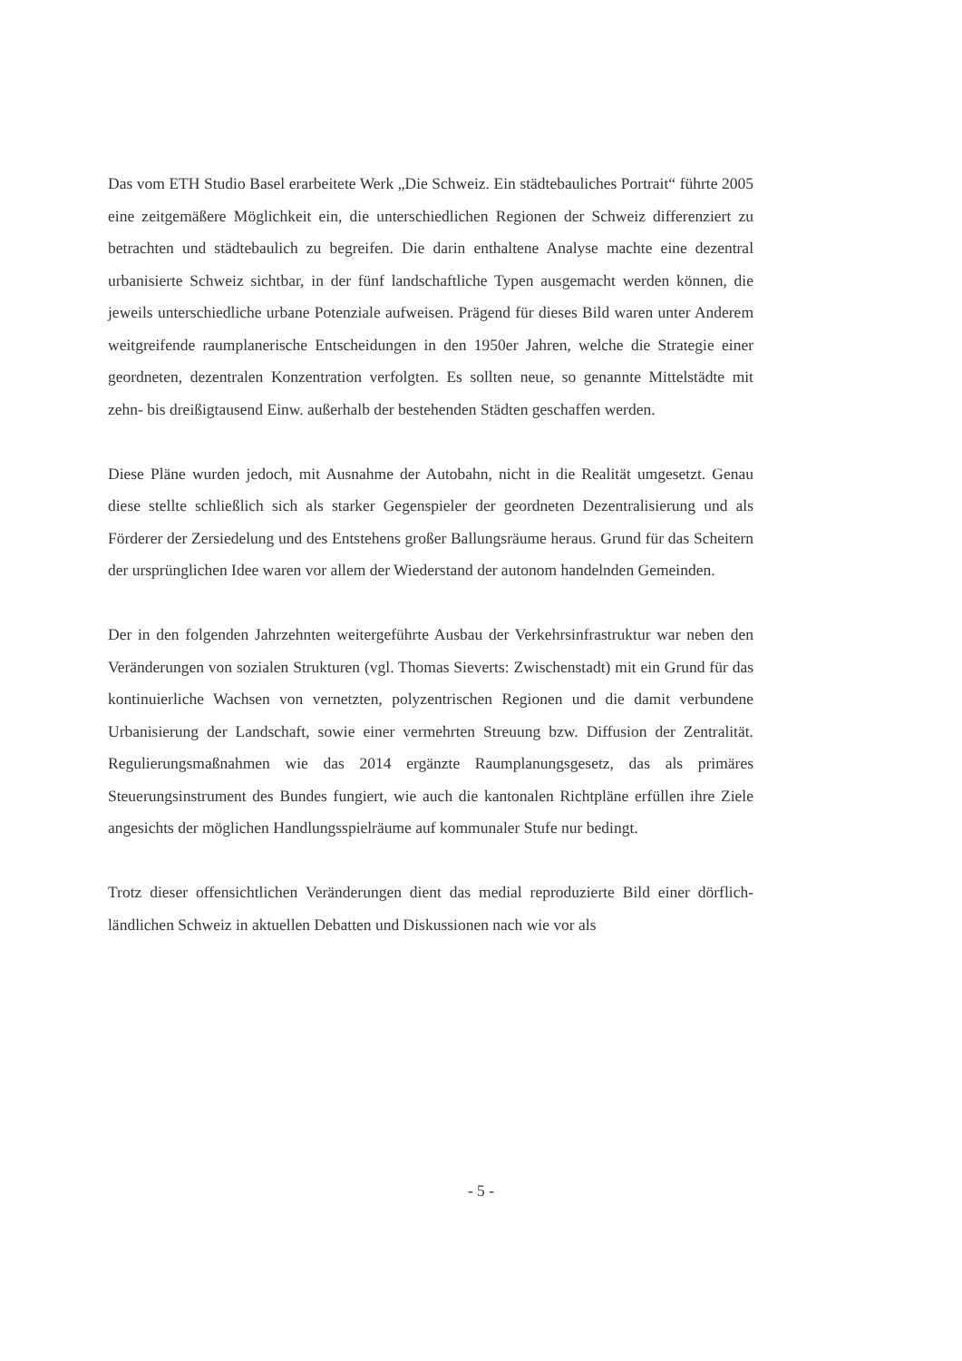Das vom ETH Studio Basel erarbeitete Werk „Die Schweiz. Ein städtebauliches Portrait“ führte 2005 eine zeitgemäßere Möglichkeit ein, die unterschiedlichen Regionen der Schweiz differenziert zu betrachten und städtebaulich zu begreifen. Die darin enthaltene Analyse machte eine dezentral urbanisierte Schweiz sichtbar, in der fünf landschaftliche Typen ausgemacht werden können, die jeweils unterschiedliche urbane Potenziale aufweisen. Prägend für dieses Bild waren unter Anderem weitgreifende raumplanerische Entscheidungen in den 1950er Jahren, welche die Strategie einer geordneten, dezentralen Konzentration verfolgten. Es sollten neue, so genannte Mittelstädte mit zehn- bis dreißigtausend Einw. außerhalb der bestehenden Städten geschaffen werden.
Diese Pläne wurden jedoch, mit Ausnahme der Autobahn, nicht in die Realität umgesetzt. Genau diese stellte schließlich sich als starker Gegenspieler der geordneten Dezentralisierung und als Förderer der Zersiedelung und des Entstehens großer Ballungsräume heraus. Grund für das Scheitern der ursprünglichen Idee waren vor allem der Wiederstand der autonom handelnden Gemeinden.
Der in den folgenden Jahrzehnten weitergeführte Ausbau der Verkehrsinfrastruktur war neben den Veränderungen von sozialen Strukturen (vgl. Thomas Sieverts: Zwischenstadt) mit ein Grund für das kontinuierliche Wachsen von vernetzten, polyzentrischen Regionen und die damit verbundene Urbanisierung der Landschaft, sowie einer vermehrten Streuung bzw. Diffusion der Zentralität. Regulierungsmaßnahmen wie das 2014 ergänzte Raumplanungsgesetz, das als primäres Steuerungsinstrument des Bundes fungiert, wie auch die kantonalen Richtpläne erfüllen ihre Ziele angesichts der möglichen Handlungsspielräume auf kommunaler Stufe nur bedingt.
Trotz dieser offensichtlichen Veränderungen dient das medial reproduzierte Bild einer dörflich-ländlichen Schweiz in aktuellen Debatten und Diskussionen nach wie vor als
- 5 -